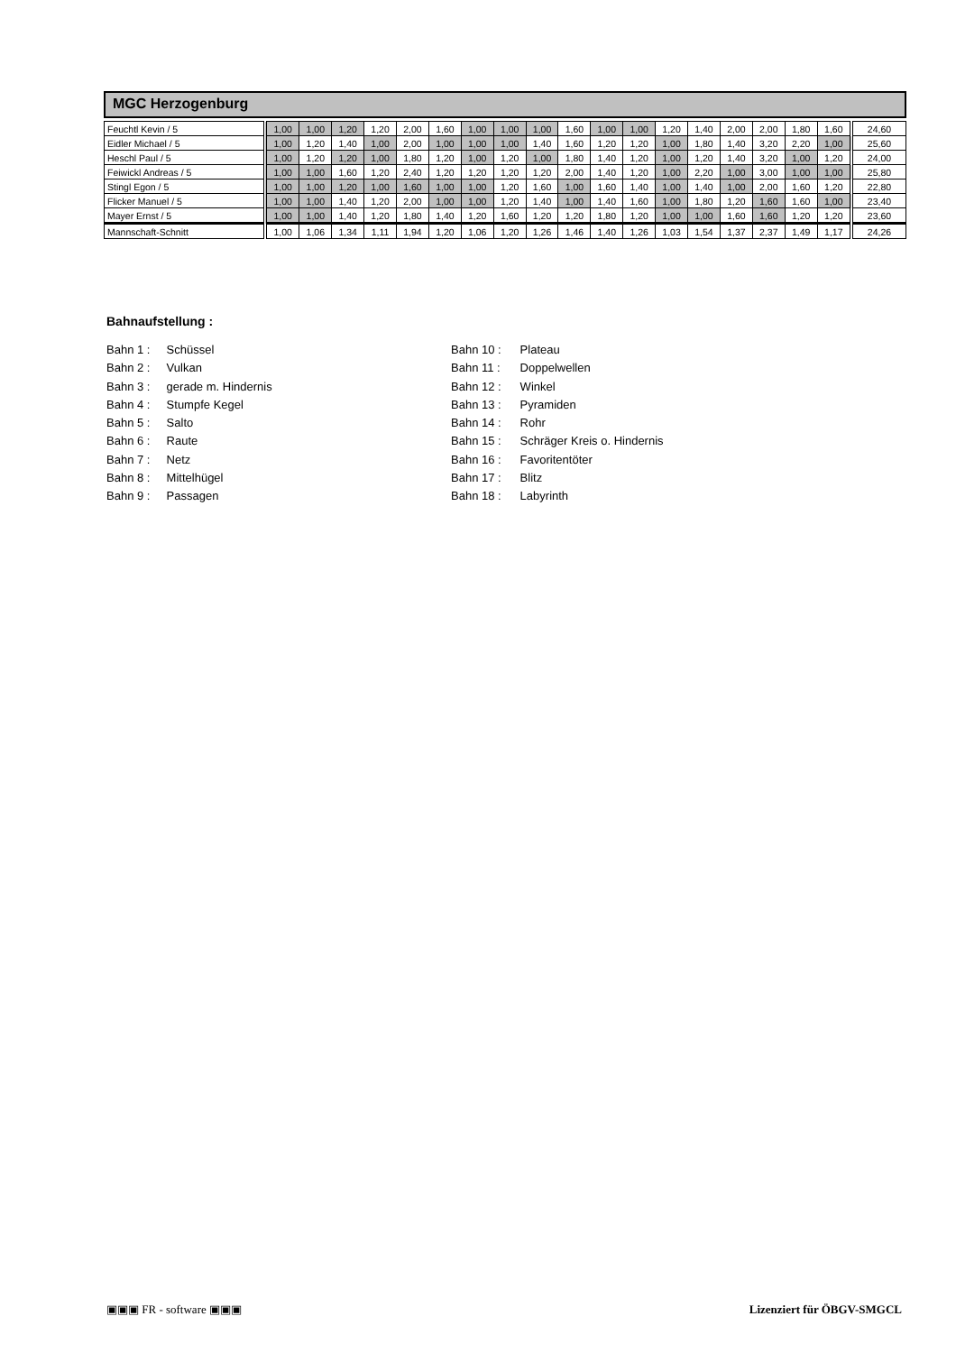MGC Herzogenburg
| Feuchtl Kevin / 5 | 1,00 | 1,00 | 1,20 | 1,20 | 2,00 | 1,60 | 1,00 | 1,00 | 1,00 | 1,60 | 1,00 | 1,00 | 1,20 | 1,40 | 2,00 | 2,00 | 1,80 | 1,60 | 24,60 |
| Eidler Michael / 5 | 1,00 | 1,20 | 1,40 | 1,00 | 2,00 | 1,00 | 1,00 | 1,00 | 1,40 | 1,60 | 1,20 | 1,20 | 1,00 | 1,80 | 1,40 | 3,20 | 2,20 | 1,00 | 25,60 |
| Heschl Paul / 5 | 1,00 | 1,20 | 1,20 | 1,00 | 1,80 | 1,20 | 1,00 | 1,20 | 1,00 | 1,80 | 1,40 | 1,20 | 1,00 | 1,20 | 1,40 | 3,20 | 1,00 | 1,20 | 24,00 |
| Feiwickl Andreas / 5 | 1,00 | 1,00 | 1,60 | 1,20 | 2,40 | 1,20 | 1,20 | 1,20 | 1,20 | 2,00 | 1,40 | 1,20 | 1,00 | 2,20 | 1,00 | 3,00 | 1,00 | 1,00 | 25,80 |
| Stingl Egon / 5 | 1,00 | 1,00 | 1,20 | 1,00 | 1,60 | 1,00 | 1,00 | 1,20 | 1,60 | 1,00 | 1,60 | 1,40 | 1,00 | 1,40 | 1,00 | 2,00 | 1,60 | 1,20 | 22,80 |
| Flicker Manuel / 5 | 1,00 | 1,00 | 1,40 | 1,20 | 2,00 | 1,00 | 1,00 | 1,20 | 1,40 | 1,00 | 1,40 | 1,60 | 1,00 | 1,80 | 1,20 | 1,60 | 1,60 | 1,00 | 23,40 |
| Mayer Ernst / 5 | 1,00 | 1,00 | 1,40 | 1,20 | 1,80 | 1,40 | 1,20 | 1,60 | 1,20 | 1,20 | 1,80 | 1,20 | 1,00 | 1,00 | 1,60 | 1,60 | 1,20 | 1,20 | 23,60 |
| Mannschaft-Schnitt | 1,00 | 1,06 | 1,34 | 1,11 | 1,94 | 1,20 | 1,06 | 1,20 | 1,26 | 1,46 | 1,40 | 1,26 | 1,03 | 1,54 | 1,37 | 2,37 | 1,49 | 1,17 | 24,26 |
Bahnaufstellung :
Bahn 1 : Schüssel
Bahn 2 : Vulkan
Bahn 3 : gerade m. Hindernis
Bahn 4 : Stumpfe Kegel
Bahn 5 : Salto
Bahn 6 : Raute
Bahn 7 : Netz
Bahn 8 : Mittelhügel
Bahn 9 : Passagen
Bahn 10 : Plateau
Bahn 11 : Doppelwellen
Bahn 12 : Winkel
Bahn 13 : Pyramiden
Bahn 14 : Rohr
Bahn 15 : Schräger Kreis o. Hindernis
Bahn 16 : Favoritentöter
Bahn 17 : Blitz
Bahn 18 : Labyrinth
▣▣▣ FR - software ▣▣▣ Lizenziert für ÖBGV-SMGCL